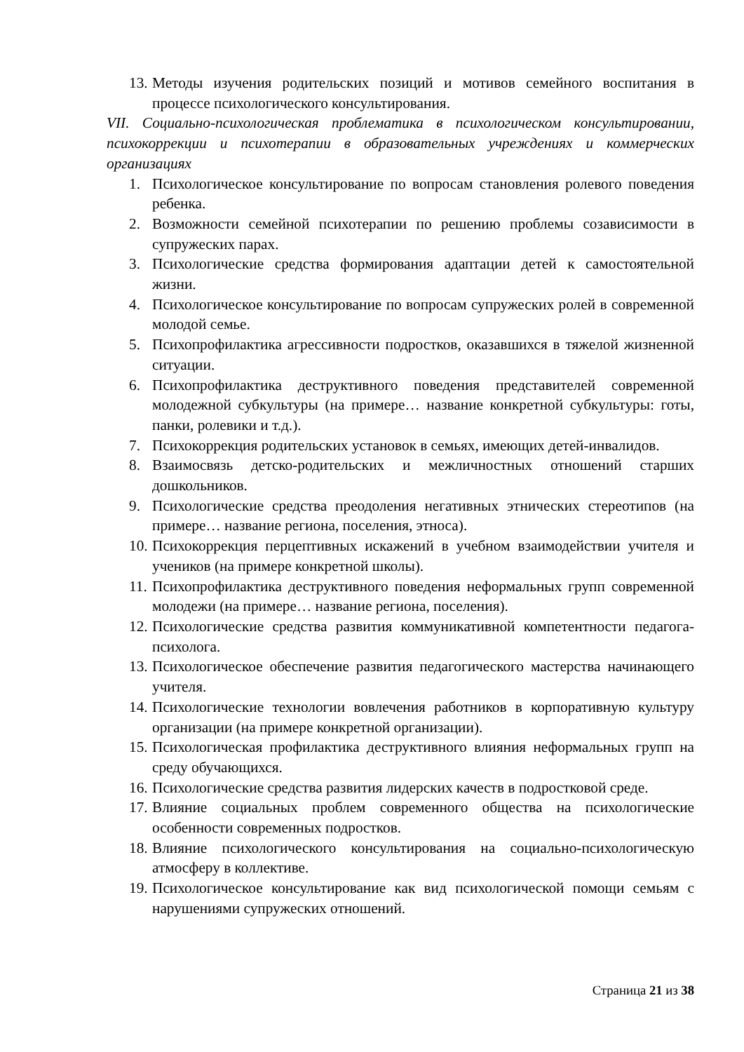13. Методы изучения родительских позиций и мотивов семейного воспитания в процессе психологического консультирования.
VII. Социально-психологическая проблематика в психологическом консультировании, психокоррекции и психотерапии в образовательных учреждениях и коммерческих организациях
1. Психологическое консультирование по вопросам становления ролевого поведения ребенка.
2. Возможности семейной психотерапии по решению проблемы созависимости в супружеских парах.
3. Психологические средства формирования адаптации детей к самостоятельной жизни.
4. Психологическое консультирование по вопросам супружеских ролей в современной молодой семье.
5. Психопрофилактика агрессивности подростков, оказавшихся в тяжелой жизненной ситуации.
6. Психопрофилактика деструктивного поведения представителей современной молодежной субкультуры (на примере… название конкретной субкультуры: готы, панки, ролевики и т.д.).
7. Психокоррекция родительских установок в семьях, имеющих детей-инвалидов.
8. Взаимосвязь детско-родительских и межличностных отношений старших дошкольников.
9. Психологические средства преодоления негативных этнических стереотипов (на примере… название региона, поселения, этноса).
10. Психокоррекция перцептивных искажений в учебном взаимодействии учителя и учеников (на примере конкретной школы).
11. Психопрофилактика деструктивного поведения неформальных групп современной молодежи (на примере… название региона, поселения).
12. Психологические средства развития коммуникативной компетентности педагога-психолога.
13. Психологическое обеспечение развития педагогического мастерства начинающего учителя.
14. Психологические технологии вовлечения работников в корпоративную культуру организации (на примере конкретной организации).
15. Психологическая профилактика деструктивного влияния неформальных групп на среду обучающихся.
16. Психологические средства развития лидерских качеств в подростковой среде.
17. Влияние социальных проблем современного общества на психологические особенности современных подростков.
18. Влияние психологического консультирования на социально-психологическую атмосферу в коллективе.
19. Психологическое консультирование как вид психологической помощи семьям с нарушениями супружеских отношений.
Страница 21 из 38